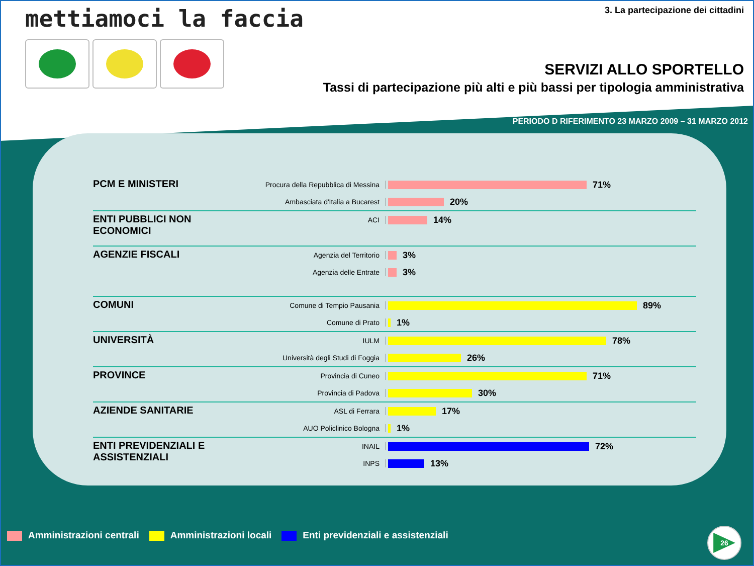mettiamoci la faccia
3. La partecipazione dei cittadini
SERVIZI ALLO SPORTELLO
Tassi di partecipazione più alti e più bassi per tipologia amministrativa
PERIODO D RIFERIMENTO 23 MARZO 2009 – 31 MARZO 2012
PCM E MINISTERI
Procura della Repubblica di Messina
71%
Ambasciata d'Italia a Bucarest
20%
ENTI PUBBLICI NON ECONOMICI
ACI
14%
AGENZIE FISCALI
Agenzia del Territorio
3%
Agenzia delle Entrate
3%
COMUNI
Comune di Tempio Pausania
89%
Comune di Prato
1%
UNIVERSITÀ
IULM
78%
Università degli Studi di Foggia
26%
PROVINCE
Provincia di Cuneo
71%
Provincia di Padova
30%
AZIENDE SANITARIE
ASL di Ferrara
17%
AUO Policlinico Bologna
1%
ENTI PREVIDENZIALI E ASSISTENZIALI
INAIL
72%
INPS
13%
Amministrazioni centrali Amministrazioni locali
Enti previdenziali e assistenziali
26